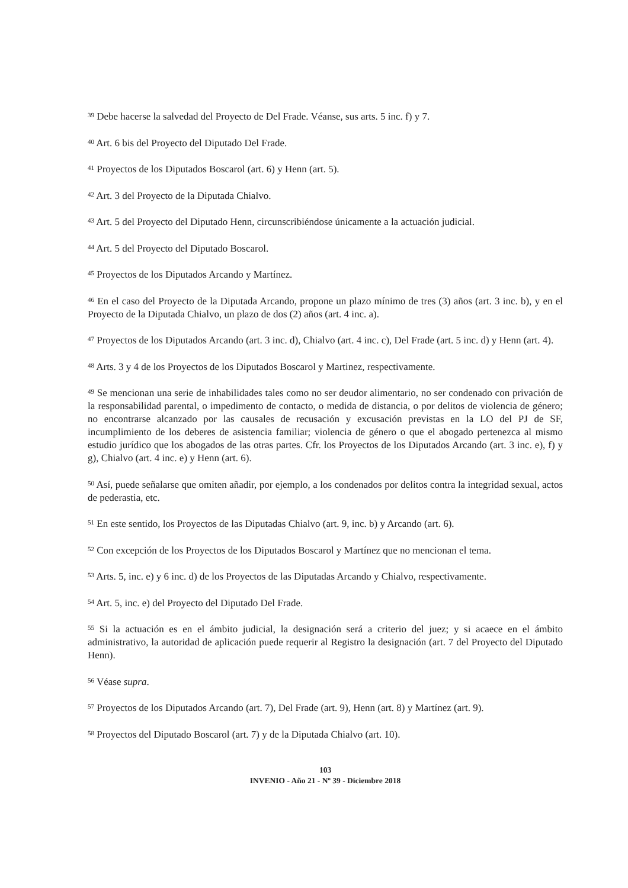<sup>39</sup> Debe hacerse la salvedad del Proyecto de Del Frade. Véanse, sus arts. 5 inc. f) y 7.
<sup>40</sup> Art. 6 bis del Proyecto del Diputado Del Frade.
<sup>41</sup> Proyectos de los Diputados Boscarol (art. 6) y Henn (art. 5).
<sup>42</sup> Art. 3 del Proyecto de la Diputada Chialvo.
<sup>43</sup> Art. 5 del Proyecto del Diputado Henn, circunscribiéndose únicamente a la actuación judicial.
<sup>44</sup> Art. 5 del Proyecto del Diputado Boscarol.
<sup>45</sup> Proyectos de los Diputados Arcando y Martínez.
<sup>46</sup> En el caso del Proyecto de la Diputada Arcando, propone un plazo mínimo de tres (3) años (art. 3 inc. b), y en el Proyecto de la Diputada Chialvo, un plazo de dos (2) años (art. 4 inc. a).
<sup>47</sup> Proyectos de los Diputados Arcando (art. 3 inc. d), Chialvo (art. 4 inc. c), Del Frade (art. 5 inc. d) y Henn (art. 4).
<sup>48</sup> Arts. 3 y 4 de los Proyectos de los Diputados Boscarol y Martinez, respectivamente.
<sup>49</sup> Se mencionan una serie de inhabilidades tales como no ser deudor alimentario, no ser condenado con privación de la responsabilidad parental, o impedimento de contacto, o medida de distancia, o por delitos de violencia de género; no encontrarse alcanzado por las causales de recusación y excusación previstas en la LO del PJ de SF, incumplimiento de los deberes de asistencia familiar; violencia de género o que el abogado pertenezca al mismo estudio jurídico que los abogados de las otras partes. Cfr. los Proyectos de los Diputados Arcando (art. 3 inc. e), f) y g), Chialvo (art. 4 inc. e) y Henn (art. 6).
<sup>50</sup> Así, puede señalarse que omiten añadir, por ejemplo, a los condenados por delitos contra la integridad sexual, actos de pederastia, etc.
<sup>51</sup> En este sentido, los Proyectos de las Diputadas Chialvo (art. 9, inc. b) y Arcando (art. 6).
<sup>52</sup> Con excepción de los Proyectos de los Diputados Boscarol y Martínez que no mencionan el tema.
<sup>53</sup> Arts. 5, inc. e) y 6 inc. d) de los Proyectos de las Diputadas Arcando y Chialvo, respectivamente.
<sup>54</sup> Art. 5, inc. e) del Proyecto del Diputado Del Frade.
<sup>55</sup> Si la actuación es en el ámbito judicial, la designación será a criterio del juez; y si acaece en el ámbito administrativo, la autoridad de aplicación puede requerir al Registro la designación (art. 7 del Proyecto del Diputado Henn).
<sup>56</sup> Véase supra.
<sup>57</sup> Proyectos de los Diputados Arcando (art. 7), Del Frade (art. 9), Henn (art. 8) y Martínez (art. 9).
<sup>58</sup> Proyectos del Diputado Boscarol (art. 7) y de la Diputada Chialvo (art. 10).
103
INVENIO - Año 21 - Nº 39 - Diciembre 2018